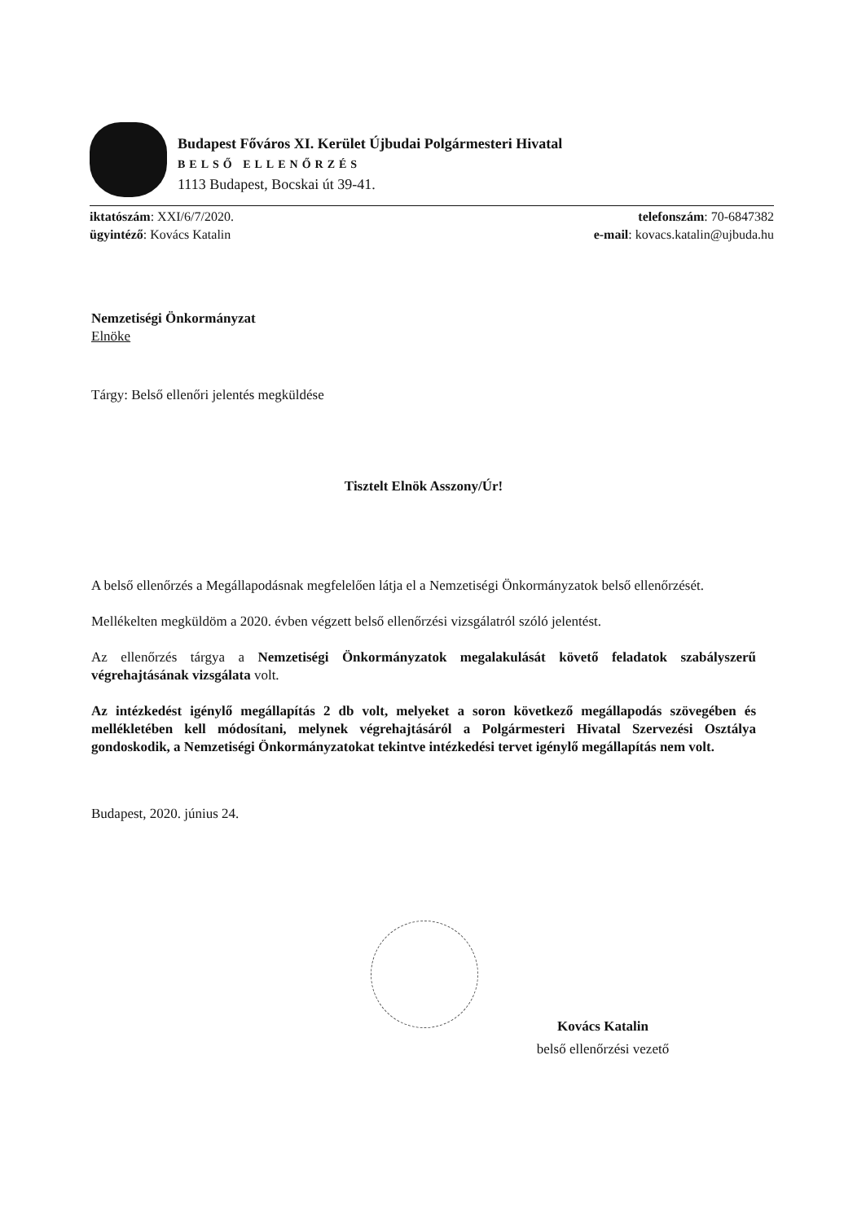Budapest Főváros XI. Kerület Újbudai Polgármesteri Hivatal
BELSŐ ELLENŐRZÉS
1113 Budapest, Bocskai út 39-41.
iktatószám: XXI/6/7/2020.
ügyintéző: Kovács Katalin
telefonszám: 70-6847382
e-mail: kovacs.katalin@ujbuda.hu
Nemzetiségi Önkormányzat
Elnöke
Tárgy: Belső ellenőri jelentés megküldése
Tisztelt Elnök Asszony/Úr!
A belső ellenőrzés a Megállapodásnak megfelelően látja el a Nemzetiségi Önkormányzatok belső ellenőrzését.
Mellékelten megküldöm a 2020. évben végzett belső ellenőrzési vizsgálatról szóló jelentést.
Az ellenőrzés tárgya a Nemzetiségi Önkormányzatok megalakulását követő feladatok szabályszerű végrehajtásának vizsgálata volt.
Az intézkedést igénylő megállapítás 2 db volt, melyeket a soron következő megállapodás szövegében és mellékletében kell módosítani, melynek végrehajtásáról a Polgármesteri Hivatal Szervezési Osztálya gondoskodik, a Nemzetiségi Önkormányzatokat tekintve intézkedési tervet igénylő megállapítás nem volt.
Budapest, 2020. június 24.
Kovács Katalin
belső ellenőrzési vezető